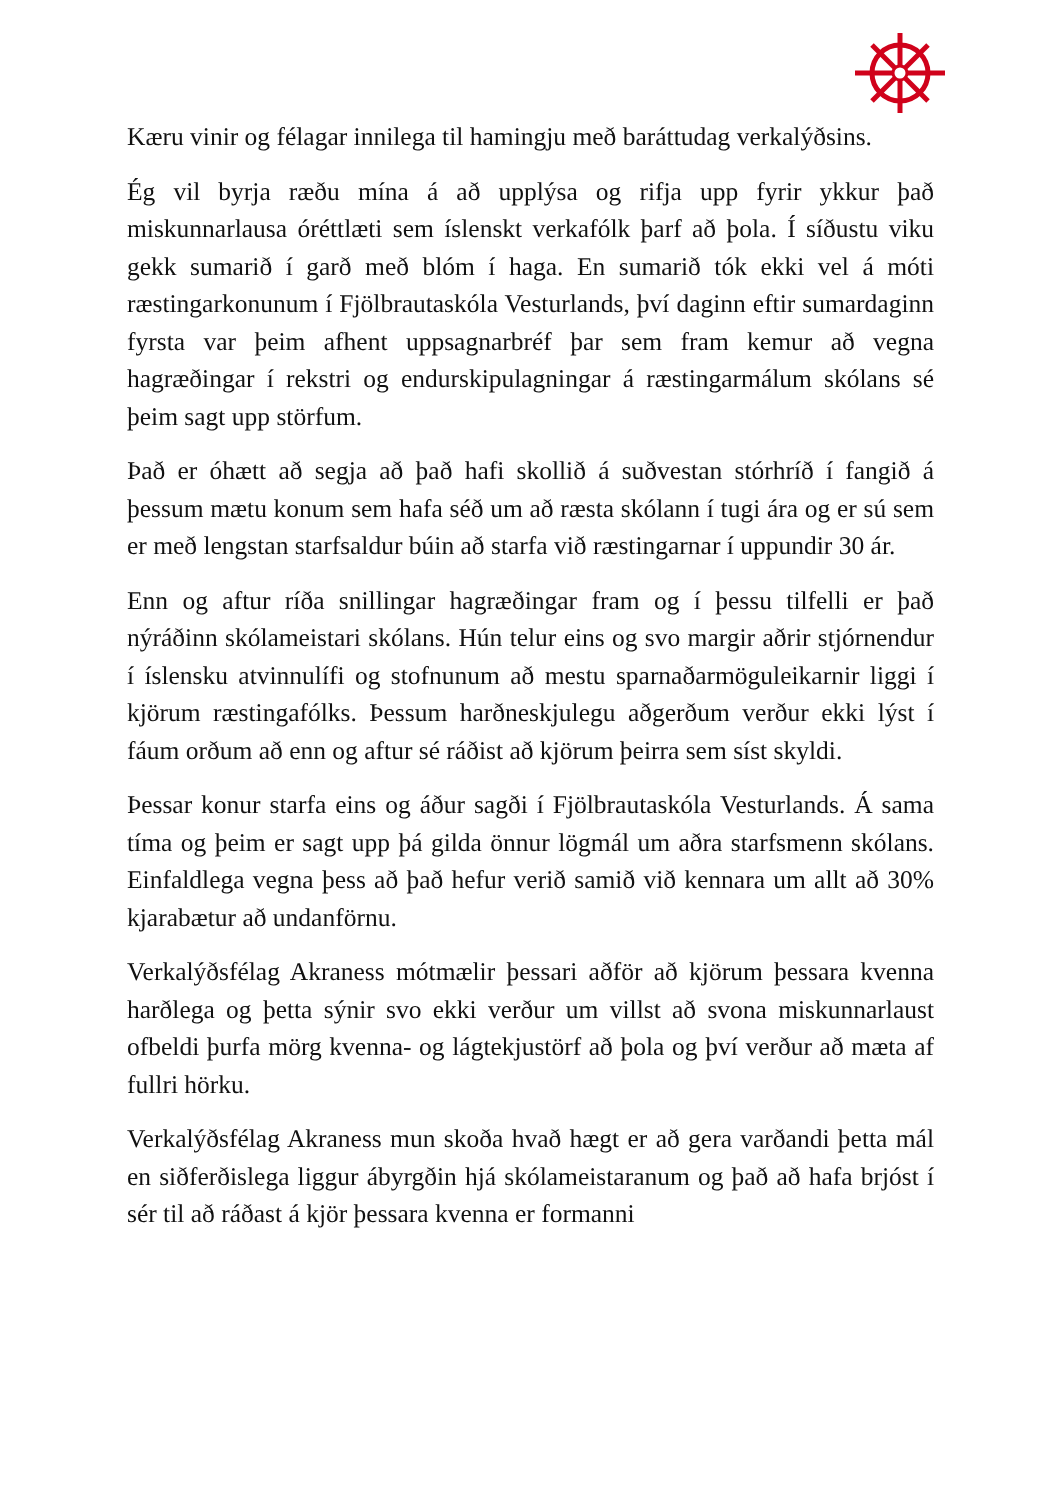Kæru vinir og félagar innilega til hamingju með baráttudag verkalýðsins.
Ég vil byrja ræðu mína á að upplýsa og rifja upp fyrir ykkur það miskunnarlausa óréttlæti sem íslenskt verkafólk þarf að þola. Í síðustu viku gekk sumarið í garð með blóm í haga. En sumarið tók ekki vel á móti ræstingarkonunum í Fjölbrautaskóla Vesturlands, því daginn eftir sumardaginn fyrsta var þeim afhent uppsagnarbréf þar sem fram kemur að vegna hagræðingar í rekstri og endurskipulagningar á ræstingarmálum skólans sé þeim sagt upp störfum.
Það er óhætt að segja að það hafi skollið á suðvestan stórhríð í fangið á þessum mætu konum sem hafa séð um að ræsta skólann í tugi ára og er sú sem er með lengstan starfsaldur búin að starfa við ræstingarnar í uppundir 30 ár.
Enn og aftur ríða snillingar hagræðingar fram og í þessu tilfelli er það nýráðinn skólameistari skólans. Hún telur eins og svo margir aðrir stjórnendur í íslensku atvinnulífi og stofnunum að mestu sparnaðarmöguleikarnir liggi í kjörum ræstingafólks. Þessum harðneskjulegu aðgerðum verður ekki lýst í fáum orðum að enn og aftur sé ráðist að kjörum þeirra sem síst skyldi.
Þessar konur starfa eins og áður sagði í Fjölbrautaskóla Vesturlands. Á sama tíma og þeim er sagt upp þá gilda önnur lögmál um aðra starfsmenn skólans. Einfaldlega vegna þess að það hefur verið samið við kennara um allt að 30% kjarabætur að undanförnu.
Verkalýðsfélag Akraness mótmælir þessari aðför að kjörum þessara kvenna harðlega og þetta sýnir svo ekki verður um villst að svona miskunnarlaust ofbeldi þurfa mörg kvenna- og lágtekjustörf að þola og því verður að mæta af fullri hörku.
Verkalýðsfélag Akraness mun skoða hvað hægt er að gera varðandi þetta mál en siðferðislega liggur ábyrgðin hjá skólameistaranum og það að hafa brjóst í sér til að ráðast á kjör þessara kvenna er formanni